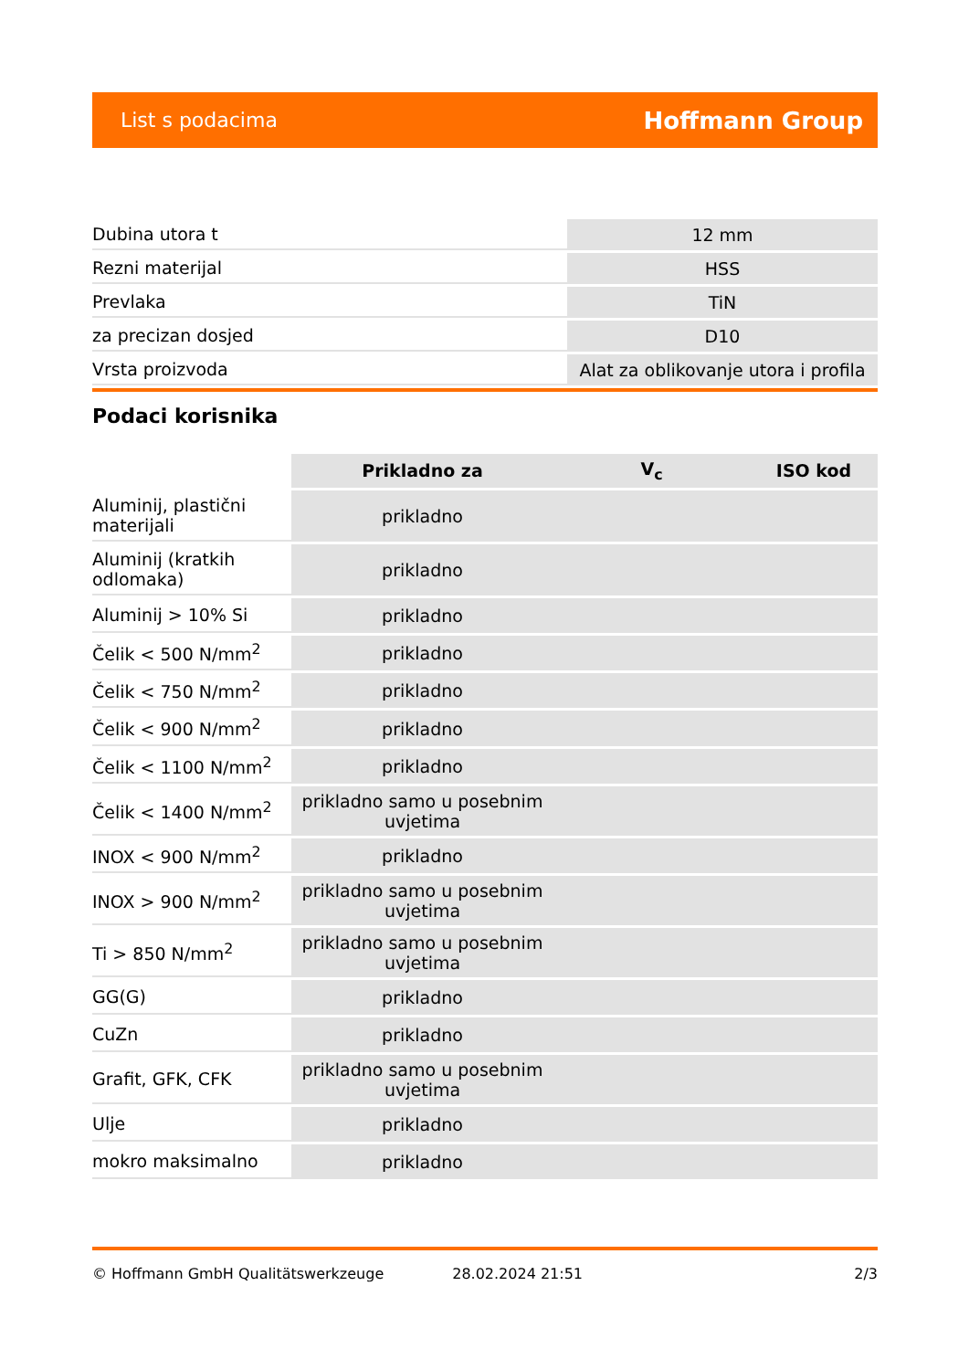List s podacima Hoffmann Group
| Dubina utora t | 12 mm |
| Rezni materijal | HSS |
| Prevlaka | TiN |
| za precizan dosjed | D10 |
| Vrsta proizvoda | Alat za oblikovanje utora i profila |
Podaci korisnika
| | Prikladno za | V<sub>c</sub> | ISO kod |
| --- | --- | --- | --- |
| Aluminij, plastični materijali | prikladno | | |
| Aluminij (kratkih odlomaka) | prikladno | | |
| Aluminij > 10% Si | prikladno | | |
| Čelik < 500 N/mm<sup>2</sup> | prikladno | | |
| Čelik < 750 N/mm<sup>2</sup> | prikladno | | |
| Čelik < 900 N/mm<sup>2</sup> | prikladno | | |
| Čelik < 1100 N/mm<sup>2</sup> | prikladno | | |
| Čelik < 1400 N/mm<sup>2</sup> | prikladno samo u posebnim uvjetima | | |
| INOX < 900 N/mm<sup>2</sup> | prikladno | | |
| INOX > 900 N/mm<sup>2</sup> | prikladno samo u posebnim uvjetima | | |
| Ti > 850 N/mm<sup>2</sup> | prikladno samo u posebnim uvjetima | | |
| GG(G) | prikladno | | |
| CuZn | prikladno | | |
| Grafit, GFK, CFK | prikladno samo u posebnim uvjetima | | |
| Ulje | prikladno | | |
| mokro maksimalno | prikladno | | |
© Hoffmann GmbH Qualitätswerkzeuge 28.02.2024 21:51 2/3